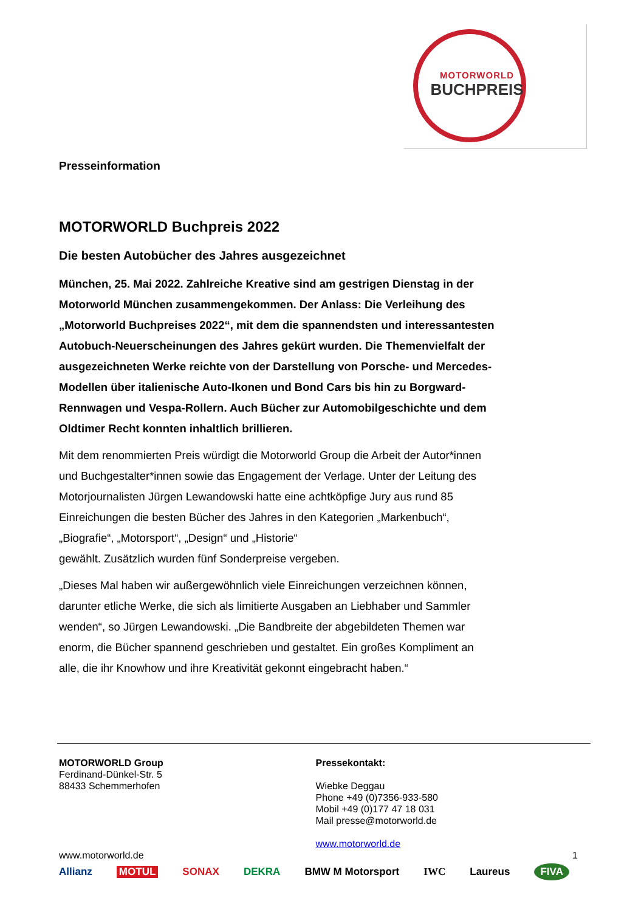MOTORWORLD
BUCHPREIS
Presseinformation
MOTORWORLD Buchpreis 2022
Die besten Autobücher des Jahres ausgezeichnet
München, 25. Mai 2022. Zahlreiche Kreative sind am gestrigen Dienstag in der Motorworld München zusammengekommen. Der Anlass: Die Verleihung des „Motorworld Buchpreises 2022“, mit dem die spannendsten und interessantesten Autobuch-Neuerscheinungen des Jahres gekürt wurden. Die Themenvielfalt der ausgezeichneten Werke reichte von der Darstellung von Porsche- und Mercedes-Modellen über italienische Auto-Ikonen und Bond Cars bis hin zu Borgward-Rennwagen und Vespa-Rollern. Auch Bücher zur Automobilgeschichte und dem Oldtimer Recht konnten inhaltlich brillieren.
Mit dem renommierten Preis würdigt die Motorworld Group die Arbeit der Autor*innen und Buchgestalter*innen sowie das Engagement der Verlage. Unter der Leitung des Motorjournalisten Jürgen Lewandowski hatte eine achtköpfige Jury aus rund 85 Einreichungen die besten Bücher des Jahres in den Kategorien „Markenbuch“, „Biografie“, „Motorsport“, „Design“ und „Historie“
gewählt. Zusätzlich wurden fünf Sonderpreise vergeben.
„Dieses Mal haben wir außergewöhnlich viele Einreichungen verzeichnen können, darunter etliche Werke, die sich als limitierte Ausgaben an Liebhaber und Sammler wenden“, so Jürgen Lewandowski. „Die Bandbreite der abgebildeten Themen war enorm, die Bücher spannend geschrieben und gestaltet. Ein großes Kompliment an alle, die ihr Knowhow und ihre Kreativität gekonnt eingebracht haben.“
MOTORWORLD Group
Ferdinand-Dünkel-Str. 5
88433 Schemmerhofen
www.motorworld.de
Pressekontakt:
Wiebke Deggau
Phone +49 (0)7356-933-580
Mobil +49 (0)177 47 18 031
Mail presse@motorworld.de
www.motorworld.de
1
Allianz MOTUL SONAX DEKRA BMW M Motorsport IWC Laureus FIVA